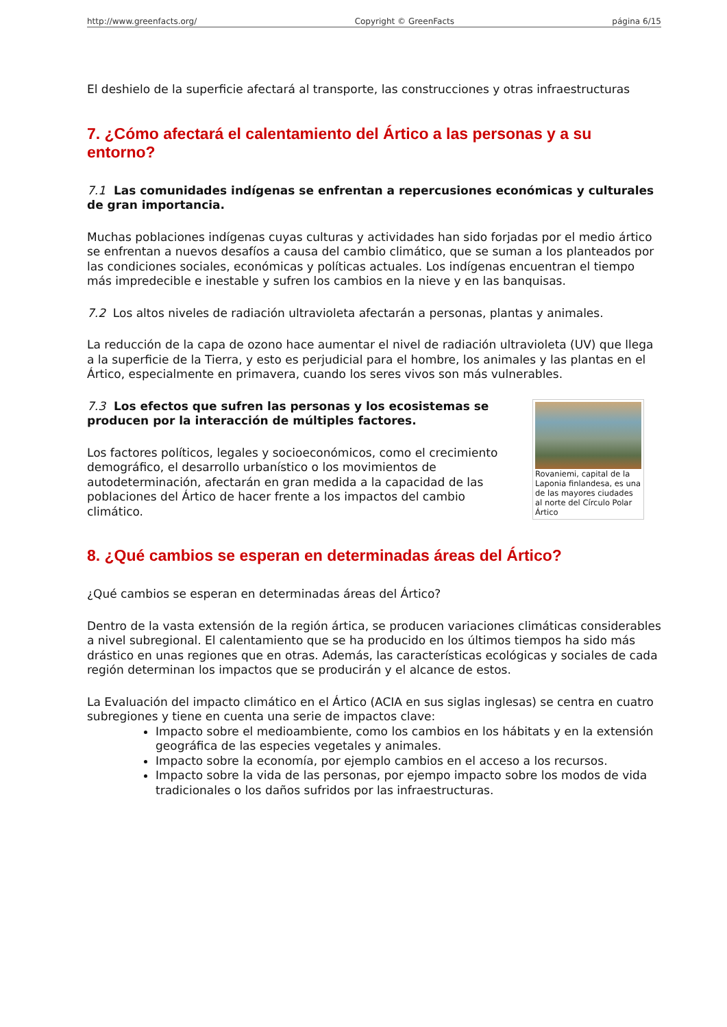http://www.greenfacts.org/ Copyright © GreenFacts página 6/15
El deshielo de la superficie afectará al transporte, las construcciones y otras infraestructuras
7. ¿Cómo afectará el calentamiento del Ártico a las personas y a su entorno?
7.1 Las comunidades indígenas se enfrentan a repercusiones económicas y culturales de gran importancia.
Muchas poblaciones indígenas cuyas culturas y actividades han sido forjadas por el medio ártico se enfrentan a nuevos desafíos a causa del cambio climático, que se suman a los planteados por las condiciones sociales, económicas y políticas actuales. Los indígenas encuentran el tiempo más impredecible e inestable y sufren los cambios en la nieve y en las banquisas.
7.2 Los altos niveles de radiación ultravioleta afectarán a personas, plantas y animales.
La reducción de la capa de ozono hace aumentar el nivel de radiación ultravioleta (UV) que llega a la superficie de la Tierra, y esto es perjudicial para el hombre, los animales y las plantas en el Ártico, especialmente en primavera, cuando los seres vivos son más vulnerables.
Rovaniemi, capital de la Laponia finlandesa, es una de las mayores ciudades al norte del Círculo Polar Ártico
7.3 Los efectos que sufren las personas y los ecosistemas se producen por la interacción de múltiples factores.
Los factores políticos, legales y socioeconómicos, como el crecimiento demográfico, el desarrollo urbanístico o los movimientos de autodeterminación, afectarán en gran medida a la capacidad de las poblaciones del Ártico de hacer frente a los impactos del cambio climático.
8. ¿Qué cambios se esperan en determinadas áreas del Ártico?
¿Qué cambios se esperan en determinadas áreas del Ártico?
Dentro de la vasta extensión de la región ártica, se producen variaciones climáticas considerables a nivel subregional. El calentamiento que se ha producido en los últimos tiempos ha sido más drástico en unas regiones que en otras. Además, las características ecológicas y sociales de cada región determinan los impactos que se producirán y el alcance de estos.
La Evaluación del impacto climático en el Ártico (ACIA en sus siglas inglesas) se centra en cuatro subregiones y tiene en cuenta una serie de impactos clave:
Impacto sobre el medioambiente, como los cambios en los hábitats y en la extensión geográfica de las especies vegetales y animales.
Impacto sobre la economía, por ejemplo cambios en el acceso a los recursos.
Impacto sobre la vida de las personas, por ejempo impacto sobre los modos de vida tradicionales o los daños sufridos por las infraestructuras.